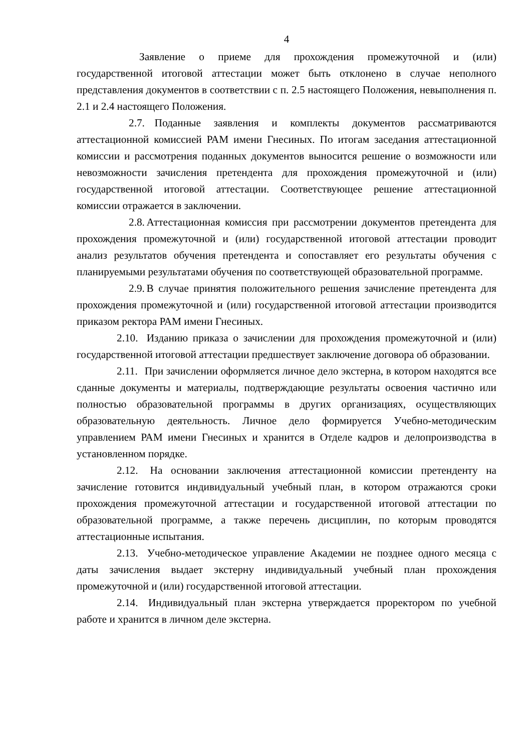4
Заявление о приеме для прохождения промежуточной и (или) государственной итоговой аттестации может быть отклонено в случае неполного представления документов в соответствии с п. 2.5 настоящего Положения, невыполнения п. 2.1 и 2.4 настоящего Положения.
2.7. Поданные заявления и комплекты документов рассматриваются аттестационной комиссией РАМ имени Гнесиных. По итогам заседания аттестационной комиссии и рассмотрения поданных документов выносится решение о возможности или невозможности зачисления претендента для прохождения промежуточной и (или) государственной итоговой аттестации. Соответствующее решение аттестационной комиссии отражается в заключении.
2.8. Аттестационная комиссия при рассмотрении документов претендента для прохождения промежуточной и (или) государственной итоговой аттестации проводит анализ результатов обучения претендента и сопоставляет его результаты обучения с планируемыми результатами обучения по соответствующей образовательной программе.
2.9. В случае принятия положительного решения зачисление претендента для прохождения промежуточной и (или) государственной итоговой аттестации производится приказом ректора РАМ имени Гнесиных.
2.10. Изданию приказа о зачислении для прохождения промежуточной и (или) государственной итоговой аттестации предшествует заключение договора об образовании.
2.11. При зачислении оформляется личное дело экстерна, в котором находятся все сданные документы и материалы, подтверждающие результаты освоения частично или полностью образовательной программы в других организациях, осуществляющих образовательную деятельность. Личное дело формируется Учебно-методическим управлением РАМ имени Гнесиных и хранится в Отделе кадров и делопроизводства в установленном порядке.
2.12. На основании заключения аттестационной комиссии претенденту на зачисление готовится индивидуальный учебный план, в котором отражаются сроки прохождения промежуточной аттестации и государственной итоговой аттестации по образовательной программе, а также перечень дисциплин, по которым проводятся аттестационные испытания.
2.13. Учебно-методическое управление Академии не позднее одного месяца с даты зачисления выдает экстерну индивидуальный учебный план прохождения промежуточной и (или) государственной итоговой аттестации.
2.14. Индивидуальный план экстерна утверждается проректором по учебной работе и хранится в личном деле экстерна.